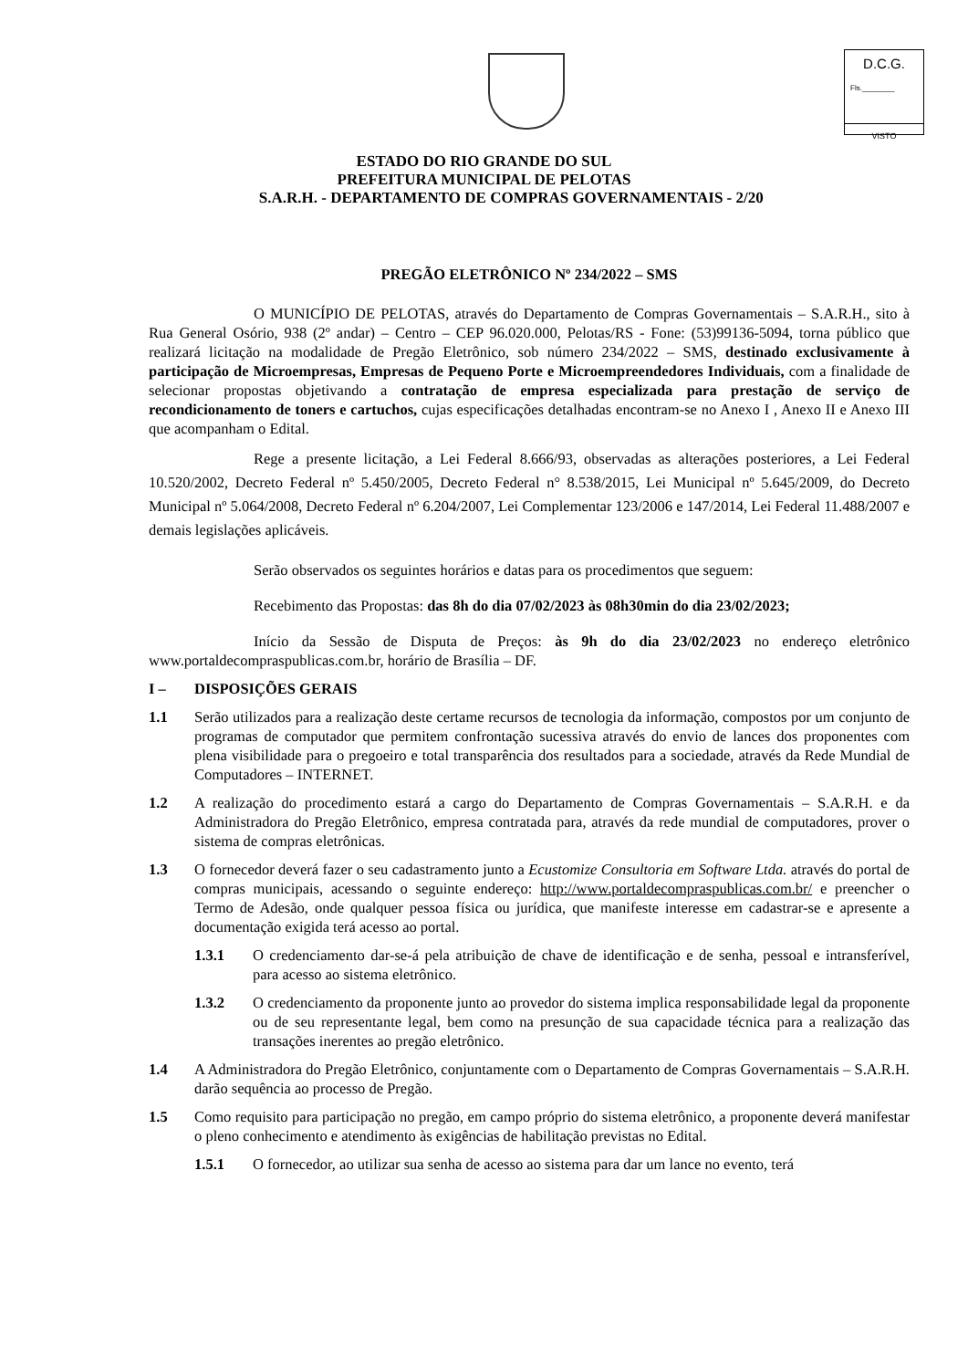D.C.G.
Fls.________
VISTO
ESTADO DO RIO GRANDE DO SUL
PREFEITURA MUNICIPAL DE PELOTAS
S.A.R.H. - DEPARTAMENTO DE COMPRAS GOVERNAMENTAIS - 2/20
PREGÃO ELETRÔNICO Nº 234/2022 – SMS
O MUNICÍPIO DE PELOTAS, através do Departamento de Compras Governamentais – S.A.R.H., sito à Rua General Osório, 938 (2º andar) – Centro – CEP 96.020.000, Pelotas/RS - Fone: (53)99136-5094, torna público que realizará licitação na modalidade de Pregão Eletrônico, sob número 234/2022 – SMS, destinado exclusivamente à participação de Microempresas, Empresas de Pequeno Porte e Microempreendedores Individuais, com a finalidade de selecionar propostas objetivando a contratação de empresa especializada para prestação de serviço de recondicionamento de toners e cartuchos, cujas especificações detalhadas encontram-se no Anexo I , Anexo II e Anexo III que acompanham o Edital.
Rege a presente licitação, a Lei Federal 8.666/93, observadas as alterações posteriores, a Lei Federal 10.520/2002, Decreto Federal nº 5.450/2005, Decreto Federal n° 8.538/2015, Lei Municipal nº 5.645/2009, do Decreto Municipal nº 5.064/2008, Decreto Federal nº 6.204/2007, Lei Complementar 123/2006 e 147/2014, Lei Federal 11.488/2007 e demais legislações aplicáveis.
Serão observados os seguintes horários e datas para os procedimentos que seguem:
Recebimento das Propostas: das 8h do dia 07/02/2023 às 08h30min do dia 23/02/2023;
Início da Sessão de Disputa de Preços: às 9h do dia 23/02/2023 no endereço eletrônico www.portaldecompraspublicas.com.br, horário de Brasília – DF.
I – DISPOSIÇÕES GERAIS
1.1 Serão utilizados para a realização deste certame recursos de tecnologia da informação, compostos por um conjunto de programas de computador que permitem confrontação sucessiva através do envio de lances dos proponentes com plena visibilidade para o pregoeiro e total transparência dos resultados para a sociedade, através da Rede Mundial de Computadores – INTERNET.
1.2 A realização do procedimento estará a cargo do Departamento de Compras Governamentais – S.A.R.H. e da Administradora do Pregão Eletrônico, empresa contratada para, através da rede mundial de computadores, prover o sistema de compras eletrônicas.
1.3 O fornecedor deverá fazer o seu cadastramento junto a Ecustomize Consultoria em Software Ltda. através do portal de compras municipais, acessando o seguinte endereço: http://www.portaldecompraspublicas.com.br/ e preencher o Termo de Adesão, onde qualquer pessoa física ou jurídica, que manifeste interesse em cadastrar-se e apresente a documentação exigida terá acesso ao portal.
1.3.1 O credenciamento dar-se-á pela atribuição de chave de identificação e de senha, pessoal e intransferível, para acesso ao sistema eletrônico.
1.3.2 O credenciamento da proponente junto ao provedor do sistema implica responsabilidade legal da proponente ou de seu representante legal, bem como na presunção de sua capacidade técnica para a realização das transações inerentes ao pregão eletrônico.
1.4 A Administradora do Pregão Eletrônico, conjuntamente com o Departamento de Compras Governamentais – S.A.R.H. darão sequência ao processo de Pregão.
1.5 Como requisito para participação no pregão, em campo próprio do sistema eletrônico, a proponente deverá manifestar o pleno conhecimento e atendimento às exigências de habilitação previstas no Edital.
1.5.1 O fornecedor, ao utilizar sua senha de acesso ao sistema para dar um lance no evento, terá